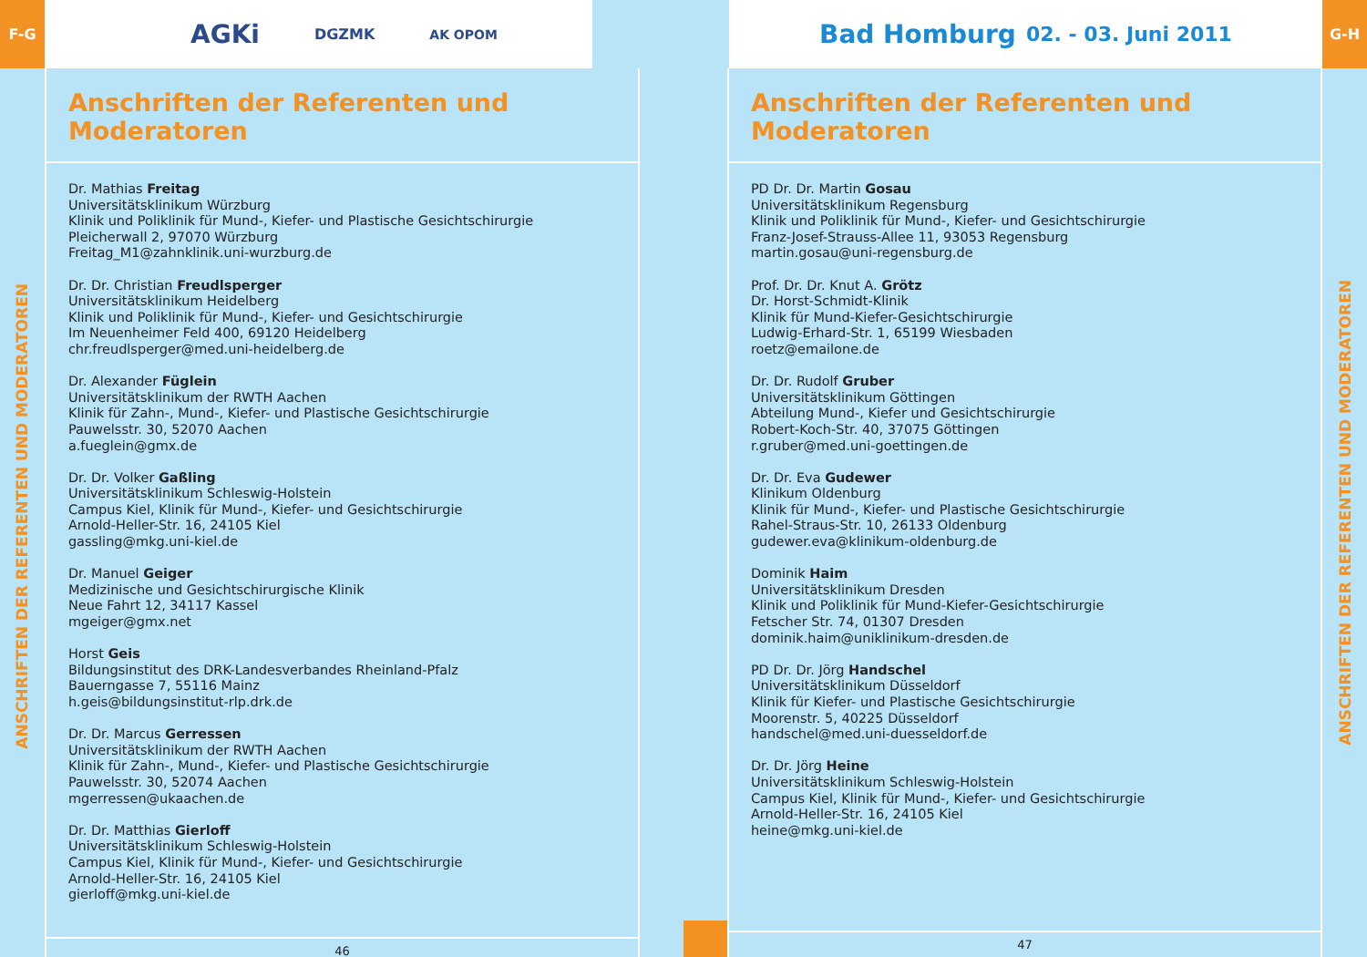F-G
AGKi DGZMK AK OPOM
ANSCHRIFTEN DER REFERENTEN UND MODERATOREN
Anschriften der Referenten und Moderatoren
Dr. Mathias Freitag
Universitätsklinikum Würzburg
Klinik und Poliklinik für Mund-, Kiefer- und Plastische Gesichtschirurgie
Pleicherwall 2, 97070 Würzburg
Freitag_M1@zahnklinik.uni-wurzburg.de
Dr. Dr. Christian Freudlsperger
Universitätsklinikum Heidelberg
Klinik und Poliklinik für Mund-, Kiefer- und Gesichtschirurgie
Im Neuenheimer Feld 400, 69120 Heidelberg
chr.freudlsperger@med.uni-heidelberg.de
Dr. Alexander Füglein
Universitätsklinikum der RWTH Aachen
Klinik für Zahn-, Mund-, Kiefer- und Plastische Gesichtschirurgie
Pauwelsstr. 30, 52070 Aachen
a.fueglein@gmx.de
Dr. Dr. Volker Gaßling
Universitätsklinikum Schleswig-Holstein
Campus Kiel, Klinik für Mund-, Kiefer- und Gesichtschirurgie
Arnold-Heller-Str. 16, 24105 Kiel
gassling@mkg.uni-kiel.de
Dr. Manuel Geiger
Medizinische und Gesichtschirurgische Klinik
Neue Fahrt 12, 34117 Kassel
mgeiger@gmx.net
Horst Geis
Bildungsinstitut des DRK-Landesverbandes Rheinland-Pfalz
Bauerngasse 7, 55116 Mainz
h.geis@bildungsinstitut-rlp.drk.de
Dr. Dr. Marcus Gerressen
Universitätsklinikum der RWTH Aachen
Klinik für Zahn-, Mund-, Kiefer- und Plastische Gesichtschirurgie
Pauwelsstr. 30, 52074 Aachen
mgerressen@ukaachen.de
Dr. Dr. Matthias Gierloff
Universitätsklinikum Schleswig-Holstein
Campus Kiel, Klinik für Mund-, Kiefer- und Gesichtschirurgie
Arnold-Heller-Str. 16, 24105 Kiel
gierloff@mkg.uni-kiel.de
46
Bad Homburg 02. - 03. Juni 2011
G-H
Anschriften der Referenten und Moderatoren
PD Dr. Dr. Martin Gosau
Universitätsklinikum Regensburg
Klinik und Poliklinik für Mund-, Kiefer- und Gesichtschirurgie
Franz-Josef-Strauss-Allee 11, 93053 Regensburg
martin.gosau@uni-regensburg.de
Prof. Dr. Dr. Knut A. Grötz
Dr. Horst-Schmidt-Klinik
Klinik für Mund-Kiefer-Gesichtschirurgie
Ludwig-Erhard-Str. 1, 65199 Wiesbaden
roetz@emailone.de
Dr. Dr. Rudolf Gruber
Universitätsklinikum Göttingen
Abteilung Mund-, Kiefer und Gesichtschirurgie
Robert-Koch-Str. 40, 37075 Göttingen
r.gruber@med.uni-goettingen.de
Dr. Dr. Eva Gudewer
Klinikum Oldenburg
Klinik für Mund-, Kiefer- und Plastische Gesichtschirurgie
Rahel-Straus-Str. 10, 26133 Oldenburg
gudewer.eva@klinikum-oldenburg.de
Dominik Haim
Universitätsklinikum Dresden
Klinik und Poliklinik für Mund-Kiefer-Gesichtschirurgie
Fetscher Str. 74, 01307 Dresden
dominik.haim@uniklinikum-dresden.de
PD Dr. Dr. Jörg Handschel
Universitätsklinikum Düsseldorf
Klinik für Kiefer- und Plastische Gesichtschirurgie
Moorenstr. 5, 40225 Düsseldorf
handschel@med.uni-duesseldorf.de
Dr. Dr. Jörg Heine
Universitätsklinikum Schleswig-Holstein
Campus Kiel, Klinik für Mund-, Kiefer- und Gesichtschirurgie
Arnold-Heller-Str. 16, 24105 Kiel
heine@mkg.uni-kiel.de
47
ANSCHRIFTEN DER REFERENTEN UND MODERATOREN